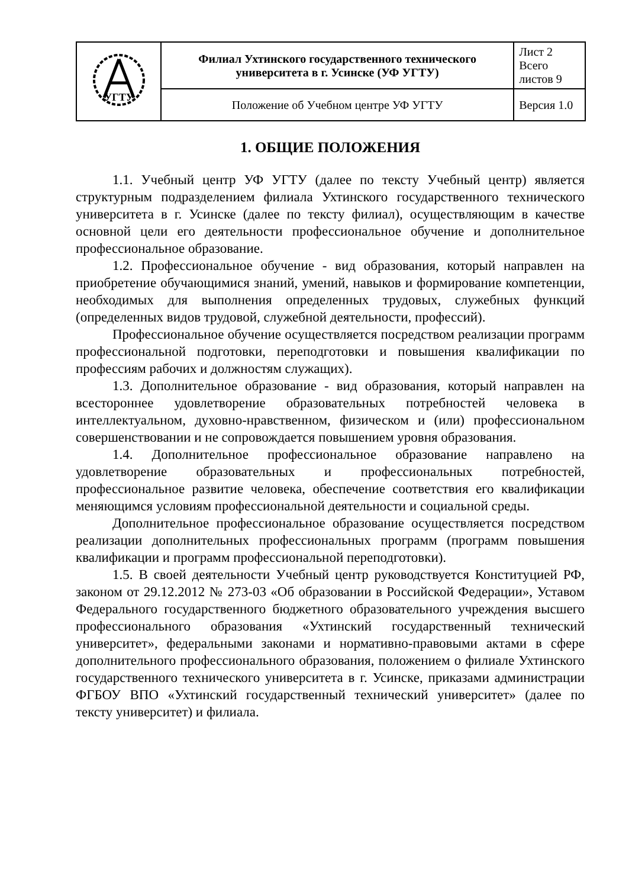| УГТУ | Филиал Ухтинского государственного технического университета в г. Усинске (УФ УГТУ) | Лист 2 Всего листов 9 |
| | Положение об Учебном центре УФ УГТУ | Версия 1.0 |
1. ОБЩИЕ ПОЛОЖЕНИЯ
1.1. Учебный центр УФ УГТУ (далее по тексту Учебный центр) является структурным подразделением филиала Ухтинского государственного технического университета в г. Усинске (далее по тексту филиал), осуществляющим в качестве основной цели его деятельности профессиональное обучение и дополнительное профессиональное образование.
1.2. Профессиональное обучение - вид образования, который направлен на приобретение обучающимися знаний, умений, навыков и формирование компетенции, необходимых для выполнения определенных трудовых, служебных функций (определенных видов трудовой, служебной деятельности, профессий).
Профессиональное обучение осуществляется посредством реализации программ профессиональной подготовки, переподготовки и повышения квалификации по профессиям рабочих и должностям служащих).
1.3. Дополнительное образование - вид образования, который направлен на всестороннее удовлетворение образовательных потребностей человека в интеллектуальном, духовно-нравственном, физическом и (или) профессиональном совершенствовании и не сопровождается повышением уровня образования.
1.4. Дополнительное профессиональное образование направлено на удовлетворение образовательных и профессиональных потребностей, профессиональное развитие человека, обеспечение соответствия его квалификации меняющимся условиям профессиональной деятельности и социальной среды.
Дополнительное профессиональное образование осуществляется посредством реализации дополнительных профессиональных программ (программ повышения квалификации и программ профессиональной переподготовки).
1.5. В своей деятельности Учебный центр руководствуется Конституцией РФ, законом от 29.12.2012 № 273-03 «Об образовании в Российской Федерации», Уставом Федерального государственного бюджетного образовательного учреждения высшего профессионального образования «Ухтинский государственный технический университет», федеральными законами и нормативно-правовыми актами в сфере дополнительного профессионального образования, положением о филиале Ухтинского государственного технического университета в г. Усинске, приказами администрации ФГБОУ ВПО «Ухтинский государственный технический университет» (далее по тексту университет) и филиала.